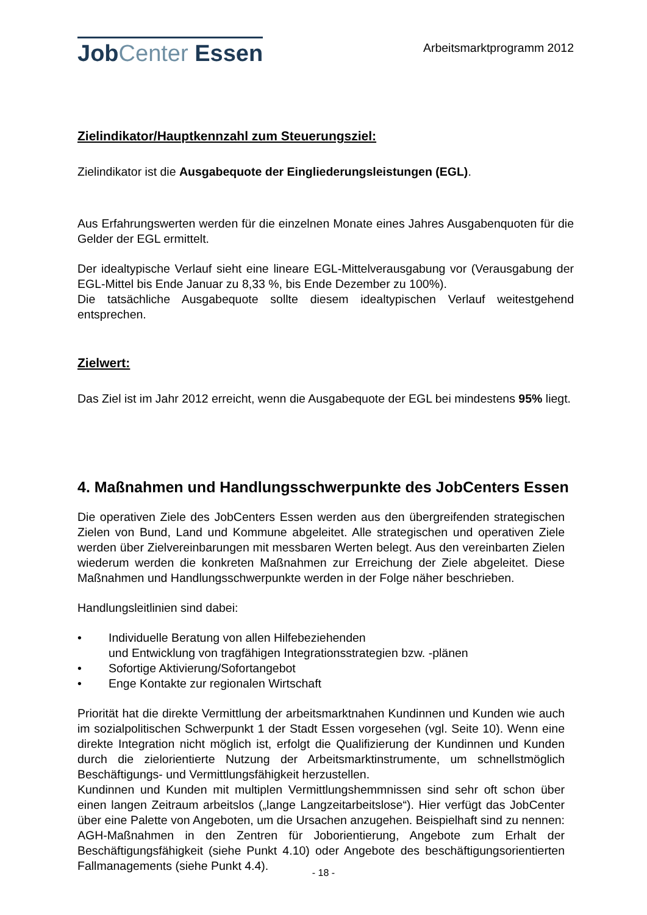JobCenter Essen
Arbeitsmarktprogramm 2012
Zielindikator/Hauptkennzahl zum Steuerungsziel:
Zielindikator ist die Ausgabequote der Eingliederungsleistungen (EGL).
Aus Erfahrungswerten werden für die einzelnen Monate eines Jahres Ausgabenquoten für die Gelder der EGL ermittelt.
Der idealtypische Verlauf sieht eine lineare EGL-Mittelverausgabung vor (Verausgabung der EGL-Mittel bis Ende Januar zu 8,33 %, bis Ende Dezember zu 100%).
Die tatsächliche Ausgabequote sollte diesem idealtypischen Verlauf weitestgehend entsprechen.
Zielwert:
Das Ziel ist im Jahr 2012 erreicht, wenn die Ausgabequote der EGL bei mindestens 95% liegt.
4. Maßnahmen und Handlungsschwerpunkte des JobCenters Essen
Die operativen Ziele des JobCenters Essen werden aus den übergreifenden strategischen Zielen von Bund, Land und Kommune abgeleitet. Alle strategischen und operativen Ziele werden über Zielvereinbarungen mit messbaren Werten belegt. Aus den vereinbarten Zielen wiederum werden die konkreten Maßnahmen zur Erreichung der Ziele abgeleitet. Diese Maßnahmen und Handlungsschwerpunkte werden in der Folge näher beschrieben.
Handlungsleitlinien sind dabei:
• Individuelle Beratung von allen Hilfebeziehenden
und Entwicklung von tragfähigen Integrationsstrategien bzw. -plänen
• Sofortige Aktivierung/Sofortangebot
• Enge Kontakte zur regionalen Wirtschaft
Priorität hat die direkte Vermittlung der arbeitsmarktnahen Kundinnen und Kunden wie auch im sozialpolitischen Schwerpunkt 1 der Stadt Essen vorgesehen (vgl. Seite 10). Wenn eine direkte Integration nicht möglich ist, erfolgt die Qualifizierung der Kundinnen und Kunden durch die zielorientierte Nutzung der Arbeitsmarktinstrumente, um schnellstmöglich Beschäftigungs- und Vermittlungsfähigkeit herzustellen.
Kundinnen und Kunden mit multiplen Vermittlungshemmnissen sind sehr oft schon über einen langen Zeitraum arbeitslos („lange Langzeitarbeitslose“). Hier verfügt das JobCenter über eine Palette von Angeboten, um die Ursachen anzugehen. Beispielhaft sind zu nennen: AGH-Maßnahmen in den Zentren für Joborientierung, Angebote zum Erhalt der Beschäftigungsfähigkeit (siehe Punkt 4.10) oder Angebote des beschäftigungsorientierten Fallmanagements (siehe Punkt 4.4).
- 18 -